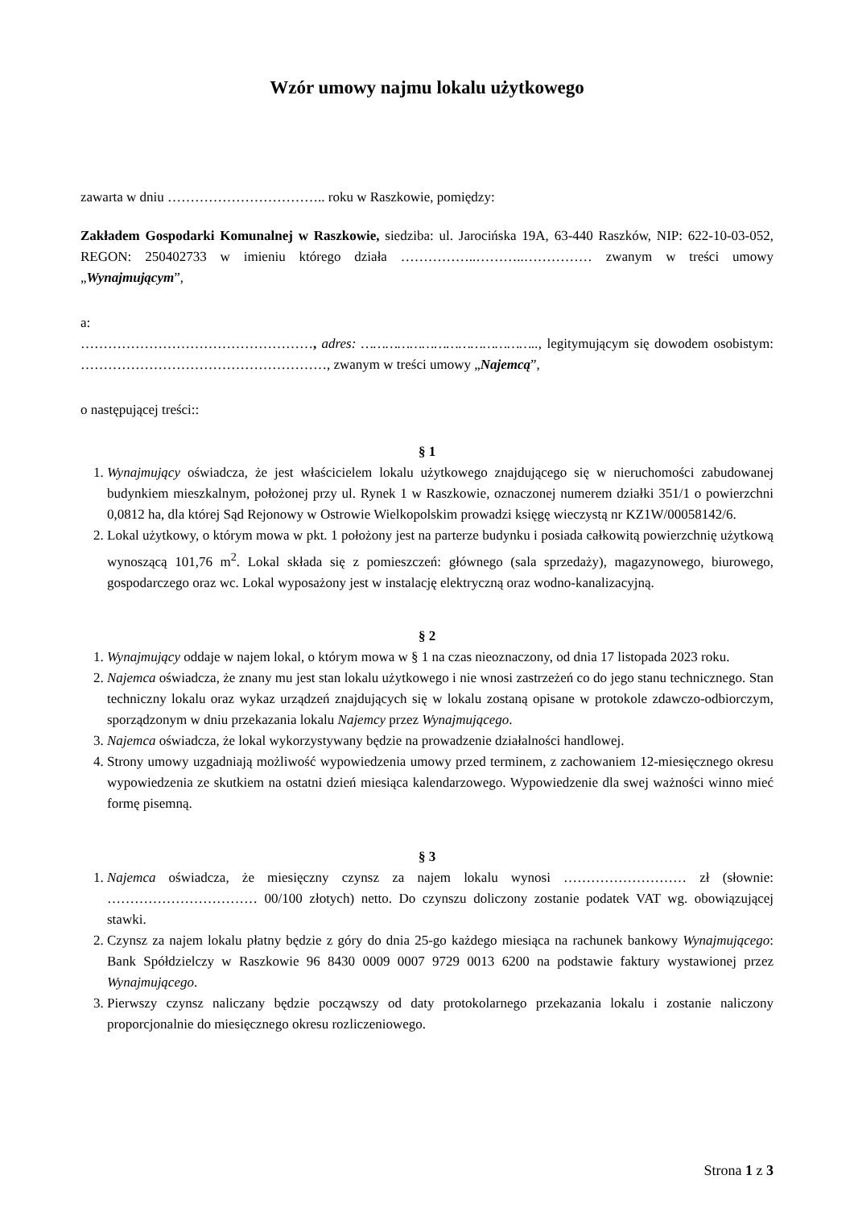Wzór umowy najmu lokalu użytkowego
zawarta w dniu …………………………….. roku w Raszkowie, pomiędzy:
Zakładem Gospodarki Komunalnej w Raszkowie, siedziba: ul. Jarocińska 19A, 63-440 Raszków, NIP: 622-10-03-052, REGON: 250402733 w imieniu którego działa ……………..………..…………… zwanym w treści umowy „Wynajmującym”,
a:
……………………………………………, adres: …………………………………….., legitymującym się dowodem osobistym: ………………………………………………, zwanym w treści umowy „Najemcą”,
o następującej treści::
§ 1
1. Wynajmujący oświadcza, że jest właścicielem lokalu użytkowego znajdującego się w nieruchomości zabudowanej budynkiem mieszkalnym, położonej przy ul. Rynek 1 w Raszkowie, oznaczonej numerem działki 351/1 o powierzchni 0,0812 ha, dla której Sąd Rejonowy w Ostrowie Wielkopolskim prowadzi księgę wieczystą nr KZ1W/00058142/6.
2. Lokal użytkowy, o którym mowa w pkt. 1 położony jest na parterze budynku i posiada całkowitą powierzchnię użytkową wynoszącą 101,76 m<sup>2</sup>. Lokal składa się z pomieszczeń: głównego (sala sprzedaży), magazynowego, biurowego, gospodarczego oraz wc. Lokal wyposażony jest w instalację elektryczną oraz wodno-kanalizacyjną.
§ 2
1. Wynajmujący oddaje w najem lokal, o którym mowa w § 1 na czas nieoznaczony, od dnia 17 listopada 2023 roku.
2. Najemca oświadcza, że znany mu jest stan lokalu użytkowego i nie wnosi zastrzeżeń co do jego stanu technicznego. Stan techniczny lokalu oraz wykaz urządzeń znajdujących się w lokalu zostaną opisane w protokole zdawczo-odbiorczym, sporządzonym w dniu przekazania lokalu Najemcy przez Wynajmującego.
3. Najemca oświadcza, że lokal wykorzystywany będzie na prowadzenie działalności handlowej.
4. Strony umowy uzgadniają możliwość wypowiedzenia umowy przed terminem, z zachowaniem 12-miesięcznego okresu wypowiedzenia ze skutkiem na ostatni dzień miesiąca kalendarzowego. Wypowiedzenie dla swej ważności winno mieć formę pisemną.
§ 3
1. Najemca oświadcza, że miesięczny czynsz za najem lokalu wynosi ……………………… zł (słownie: …………………………… 00/100 złotych) netto. Do czynszu doliczony zostanie podatek VAT wg. obowiązującej stawki.
2. Czynsz za najem lokalu płatny będzie z góry do dnia 25-go każdego miesiąca na rachunek bankowy Wynajmującego: Bank Spółdzielczy w Raszkowie 96 8430 0009 0007 9729 0013 6200 na podstawie faktury wystawionej przez Wynajmującego.
3. Pierwszy czynsz naliczany będzie począwszy od daty protokolarnego przekazania lokalu i zostanie naliczony proporcjonalnie do miesięcznego okresu rozliczeniowego.
Strona 1 z 3